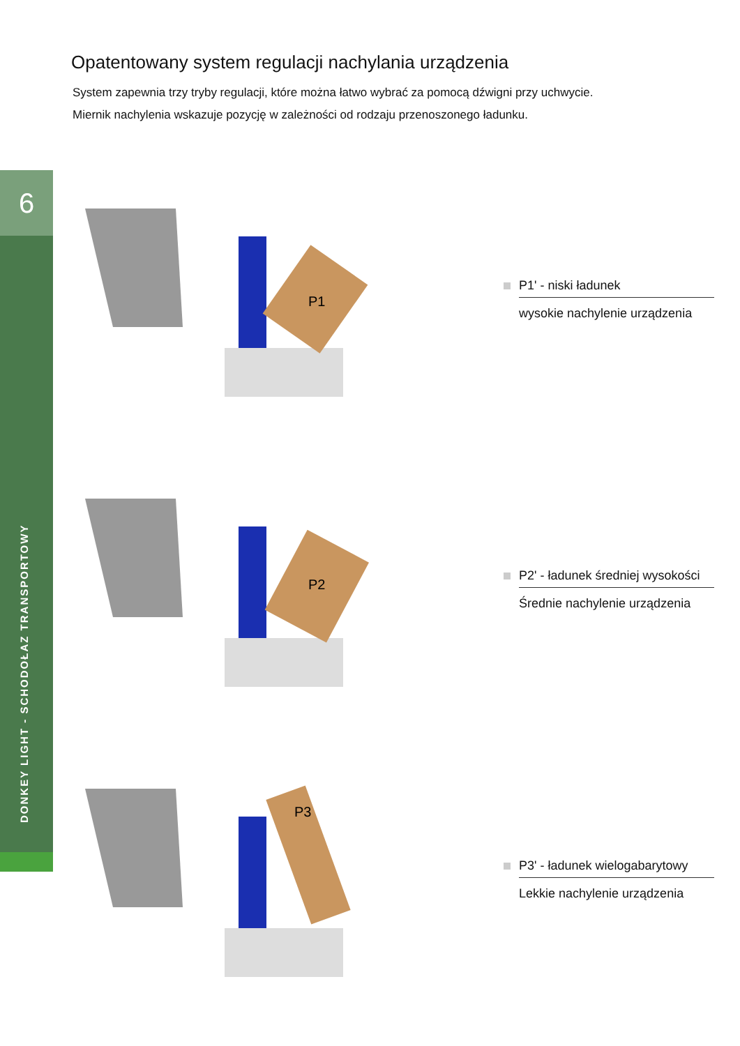6
DONKEY LIGHT - SCHODOŁAZ TRANSPORTOWY
Opatentowany system regulacji nachylania urządzenia
System zapewnia trzy tryby regulacji, które można łatwo wybrać za pomocą dźwigni przy uchwycie.
Miernik nachylenia wskazuje pozycję w zależności od rodzaju przenoszonego ładunku.
P1
P1' - niski ładunek
wysokie nachylenie urządzenia
P2
P2' - ładunek średniej wysokości
Średnie nachylenie urządzenia
P3
P3' - ładunek wielogabarytowy
Lekkie nachylenie urządzenia